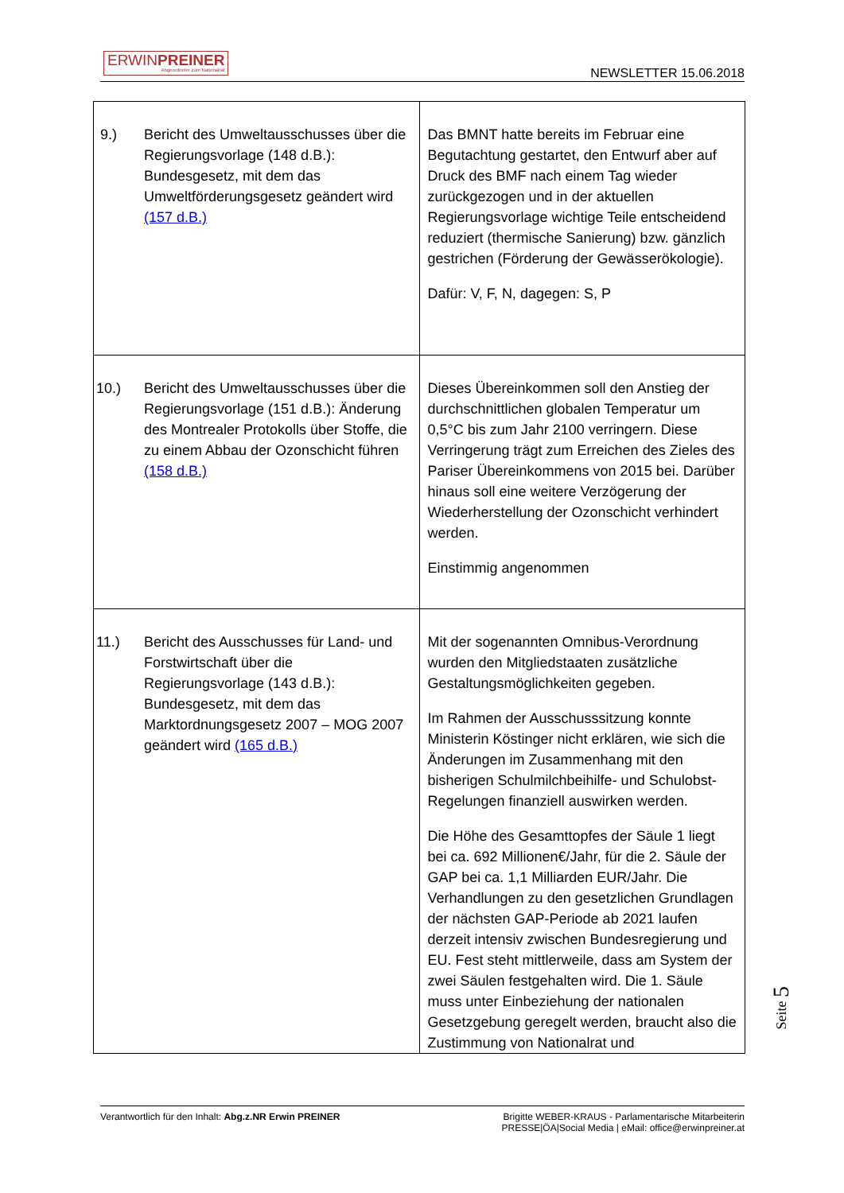ERWINPREINER
Abgeordneter zum Nationalrat
NEWSLETTER 15.06.2018
| 9.) Bericht des Umweltausschusses über die Regierungsvorlage (148 d.B.): Bundesgesetz, mit dem das Umweltförderungsgesetz geändert wird (157 d.B.) | Das BMNT hatte bereits im Februar eine Begutachtung gestartet, den Entwurf aber auf Druck des BMF nach einem Tag wieder zurückgezogen und in der aktuellen Regierungsvorlage wichtige Teile entscheidend reduziert (thermische Sanierung) bzw. gänzlich gestrichen (Förderung der Gewässerökologie). Dafür: V, F, N, dagegen: S, P |
| 10.) Bericht des Umweltausschusses über die Regierungsvorlage (151 d.B.): Änderung des Montrealer Protokolls über Stoffe, die zu einem Abbau der Ozonschicht führen (158 d.B.) | Dieses Übereinkommen soll den Anstieg der durchschnittlichen globalen Temperatur um 0,5°C bis zum Jahr 2100 verringern. Diese Verringerung trägt zum Erreichen des Zieles des Pariser Übereinkommens von 2015 bei. Darüber hinaus soll eine weitere Verzögerung der Wiederherstellung der Ozonschicht verhindert werden. Einstimmig angenommen |
| 11.) Bericht des Ausschusses für Land- und Forstwirtschaft über die Regierungsvorlage (143 d.B.): Bundesgesetz, mit dem das Marktordnungsgesetz 2007 – MOG 2007 geändert wird (165 d.B.) | Mit der sogenannten Omnibus-Verordnung wurden den Mitgliedstaaten zusätzliche Gestaltungsmöglichkeiten gegeben. Im Rahmen der Ausschusssitzung konnte Ministerin Köstinger nicht erklären, wie sich die Änderungen im Zusammenhang mit den bisherigen Schulmilchbeihilfe- und Schulobst-Regelungen finanziell auswirken werden. Die Höhe des Gesamttopfes der Säule 1 liegt bei ca. 692 Millionen€/Jahr, für die 2. Säule der GAP bei ca. 1,1 Milliarden EUR/Jahr. Die Verhandlungen zu den gesetzlichen Grundlagen der nächsten GAP-Periode ab 2021 laufen derzeit intensiv zwischen Bundesregierung und EU. Fest steht mittlerweile, dass am System der zwei Säulen festgehalten wird. Die 1. Säule muss unter Einbeziehung der nationalen Gesetzgebung geregelt werden, braucht also die Zustimmung von Nationalrat und |
Seite 5
Verantwortlich für den Inhalt: Abg.z.NR Erwin PREINER
Brigitte WEBER-KRAUS - Parlamentarische Mitarbeiterin
PRESSE|ÖA|Social Media | eMail: office@erwinpreiner.at